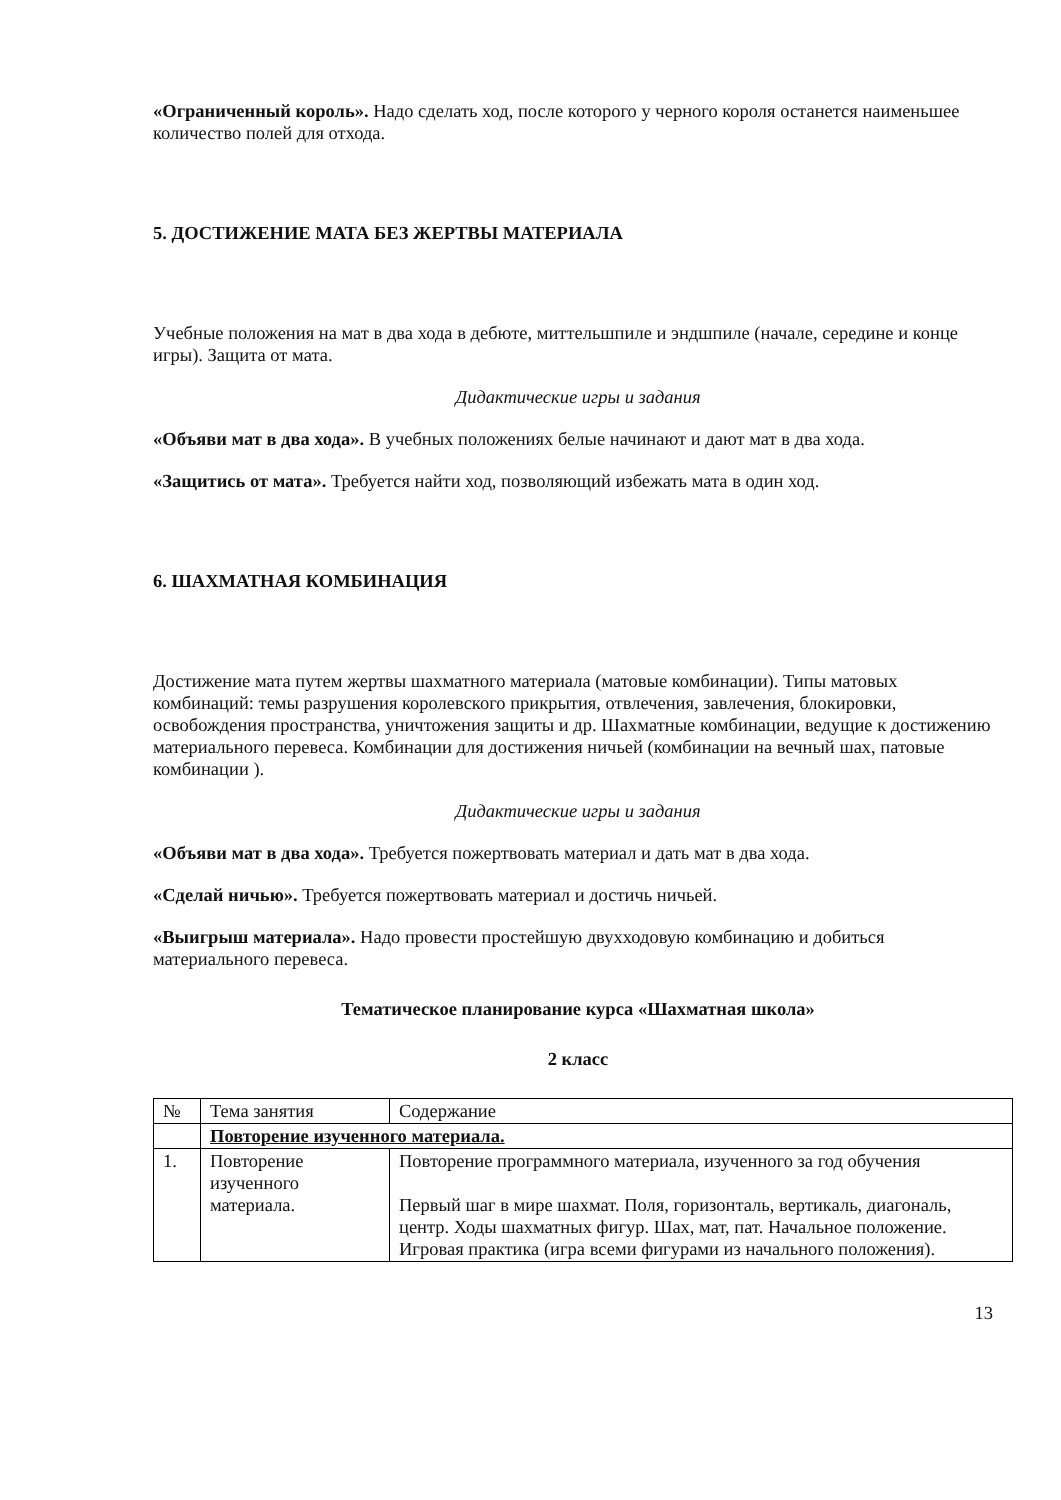«Ограниченный король». Надо сделать ход, после которого у черного короля останется наименьшее количество полей для отхода.
5. ДОСТИЖЕНИЕ МАТА БЕЗ ЖЕРТВЫ МАТЕРИАЛА
Учебные положения на мат в два хода в дебюте, миттельшпиле и эндшпиле (начале, середине и конце игры). Защита от мата.
Дидактические игры и задания
«Объяви мат в два хода». В учебных положениях белые начинают и дают мат в два хода.
«Защитись от мата». Требуется найти ход, позволяющий избежать мата в один ход.
6. ШАХМАТНАЯ КОМБИНАЦИЯ
Достижение мата путем жертвы шахматного материала (матовые комбинации). Типы матовых комбинаций: темы разрушения королевского прикрытия, отвлечения, завлечения, блокировки, освобождения пространства, уничтожения защиты и др. Шахматные комбинации, ведущие к достижению материального перевеса. Комбинации для достижения ничьей (комбинации на вечный шах, патовые комбинации ).
Дидактические игры и задания
«Объяви мат в два хода». Требуется пожертвовать материал и дать мат в два хода.
«Сделай ничью». Требуется пожертвовать материал и достичь ничьей.
«Выигрыш материала». Надо провести простейшую двухходовую комбинацию и добиться материального перевеса.
Тематическое планирование курса «Шахматная школа»
2 класс
| № | Тема занятия | Содержание |
| | Повторение изученного материала. | |
| 1. | Повторение изученного материала. | Повторение программного материала, изученного за год обучения Первый шаг в мире шахмат. Поля, горизонталь, вертикаль, диагональ, центр. Ходы шахматных фигур. Шах, мат, пат. Начальное положение. Игровая практика (игра всеми фигурами из начального положения). |
13